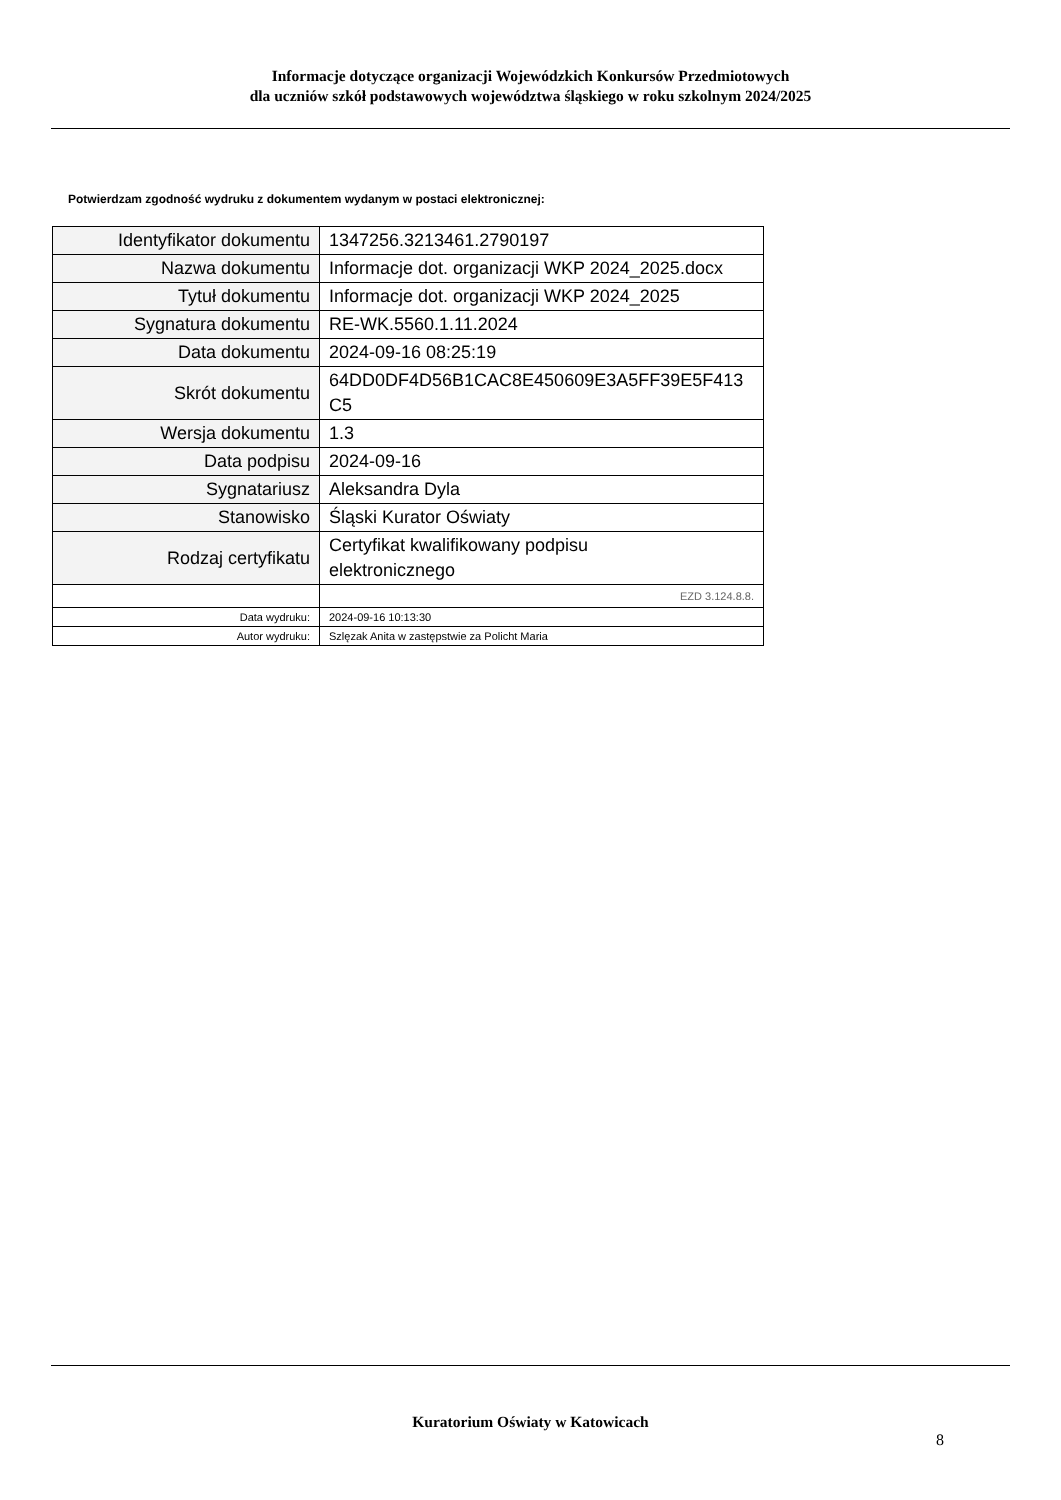Informacje dotyczące organizacji Wojewódzkich Konkursów Przedmiotowych
dla uczniów szkół podstawowych województwa śląskiego w roku szkolnym 2024/2025
Potwierdzam zgodność wydruku z dokumentem wydanym w postaci elektronicznej:
| Identyfikator dokumentu | 1347256.3213461.2790197 |
| Nazwa dokumentu | Informacje dot. organizacji WKP 2024_2025.docx |
| Tytuł dokumentu | Informacje dot. organizacji WKP 2024_2025 |
| Sygnatura dokumentu | RE-WK.5560.1.11.2024 |
| Data dokumentu | 2024-09-16 08:25:19 |
| Skrót dokumentu | 64DD0DF4D56B1CAC8E450609E3A5FF39E5F413 C5 |
| Wersja dokumentu | 1.3 |
| Data podpisu | 2024-09-16 |
| Sygnatariusz | Aleksandra Dyla |
| Stanowisko | Śląski Kurator Oświaty |
| Rodzaj certyfikatu | Certyfikat kwalifikowany podpisu elektronicznego |
| | EZD 3.124.8.8. |
| Data wydruku: | 2024-09-16 10:13:30 |
| Autor wydruku: | Szlęzak Anita w zastępstwie za Policht Maria |
Kuratorium Oświaty w Katowicach
8